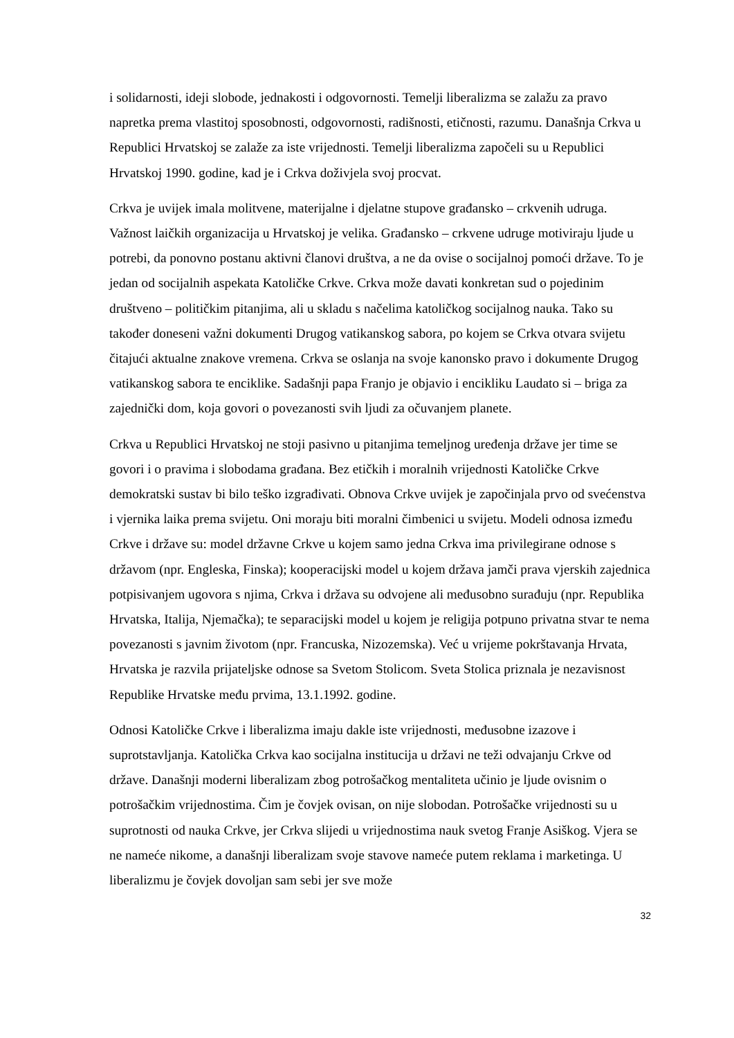i solidarnosti, ideji slobode, jednakosti i odgovornosti. Temelji liberalizma se zalažu za pravo napretka prema vlastitoj sposobnosti, odgovornosti, radišnosti, etičnosti, razumu. Današnja Crkva u Republici Hrvatskoj se zalaže za iste vrijednosti. Temelji liberalizma započeli su u Republici Hrvatskoj 1990. godine, kad je i Crkva doživjela svoj procvat.
Crkva je uvijek imala molitvene, materijalne i djelatne stupove građansko – crkvenih udruga. Važnost laičkih organizacija u Hrvatskoj je velika. Građansko – crkvene udruge motiviraju ljude u potrebi, da ponovno postanu aktivni članovi društva, a ne da ovise o socijalnoj pomoći države. To je jedan od socijalnih aspekata Katoličke Crkve. Crkva može davati konkretan sud o pojedinim društveno – političkim pitanjima, ali u skladu s načelima katoličkog socijalnog nauka. Tako su također doneseni važni dokumenti Drugog vatikanskog sabora, po kojem se Crkva otvara svijetu čitajući aktualne znakove vremena. Crkva se oslanja na svoje kanonsko pravo i dokumente Drugog vatikanskog sabora te enciklike. Sadašnji papa Franjo je objavio i encikliku Laudato si – briga za zajednički dom, koja govori o povezanosti svih ljudi za očuvanjem planete.
Crkva u Republici Hrvatskoj ne stoji pasivno u pitanjima temeljnog uređenja države jer time se govori i o pravima i slobodama građana. Bez etičkih i moralnih vrijednosti Katoličke Crkve demokratski sustav bi bilo teško izgrađivati. Obnova Crkve uvijek je započinjala prvo od svećenstva i vjernika laika prema svijetu. Oni moraju biti moralni čimbenici u svijetu. Modeli odnosa između Crkve i države su: model državne Crkve u kojem samo jedna Crkva ima privilegirane odnose s državom (npr. Engleska, Finska); kooperacijski model u kojem država jamči prava vjerskih zajednica potpisivanjem ugovora s njima, Crkva i država su odvojene ali međusobno surađuju (npr. Republika Hrvatska, Italija, Njemačka); te separacijski model u kojem je religija potpuno privatna stvar te nema povezanosti s javnim životom (npr. Francuska, Nizozemska). Već u vrijeme pokrštavanja Hrvata, Hrvatska je razvila prijateljske odnose sa Svetom Stolicom. Sveta Stolica priznala je nezavisnost Republike Hrvatske među prvima, 13.1.1992. godine.
Odnosi Katoličke Crkve i liberalizma imaju dakle iste vrijednosti, međusobne izazove i suprotstavljanja. Katolička Crkva kao socijalna institucija u državi ne teži odvajanju Crkve od države. Današnji moderni liberalizam zbog potrošačkog mentaliteta učinio je ljude ovisnim o potrošačkim vrijednostima. Čim je čovjek ovisan, on nije slobodan. Potrošačke vrijednosti su u suprotnosti od nauka Crkve, jer Crkva slijedi u vrijednostima nauk svetog Franje Asiškog. Vjera se ne nameće nikome, a današnji liberalizam svoje stavove nameće putem reklama i marketinga. U liberalizmu je čovjek dovoljan sam sebi jer sve može
32